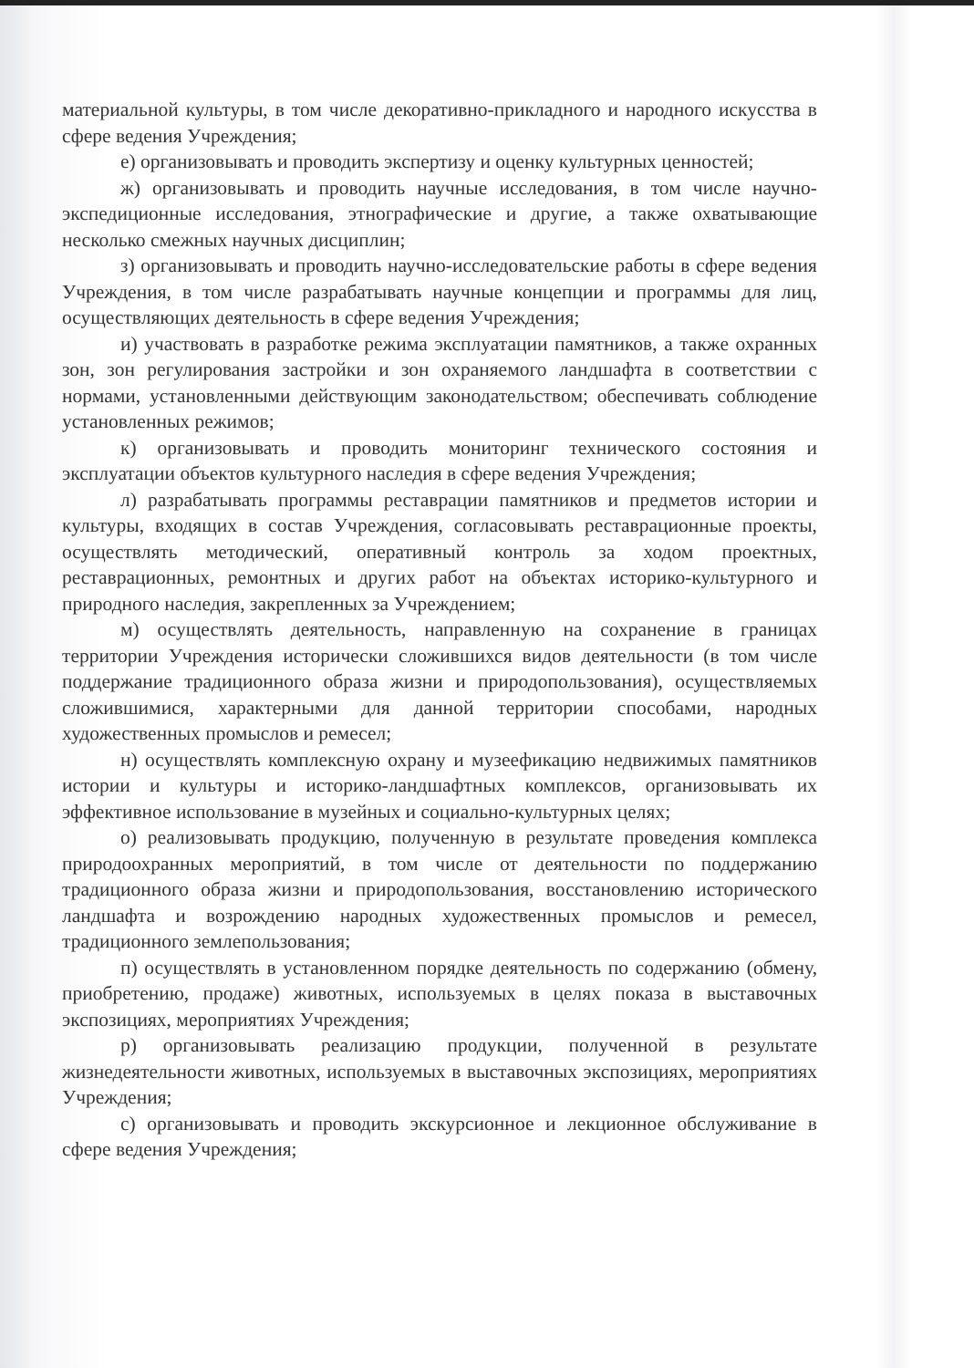материальной культуры, в том числе декоративно-прикладного и народного искусства в сфере ведения Учреждения;
е) организовывать и проводить экспертизу и оценку культурных ценностей;
ж) организовывать и проводить научные исследования, в том числе научно-экспедиционные исследования, этнографические и другие, а также охватывающие несколько смежных научных дисциплин;
з) организовывать и проводить научно-исследовательские работы в сфере ведения Учреждения, в том числе разрабатывать научные концепции и программы для лиц, осуществляющих деятельность в сфере ведения Учреждения;
и) участвовать в разработке режима эксплуатации памятников, а также охранных зон, зон регулирования застройки и зон охраняемого ландшафта в соответствии с нормами, установленными действующим законодательством; обеспечивать соблюдение установленных режимов;
к) организовывать и проводить мониторинг технического состояния и эксплуатации объектов культурного наследия в сфере ведения Учреждения;
л) разрабатывать программы реставрации памятников и предметов истории и культуры, входящих в состав Учреждения, согласовывать реставрационные проекты, осуществлять методический, оперативный контроль за ходом проектных, реставрационных, ремонтных и других работ на объектах историко-культурного и природного наследия, закрепленных за Учреждением;
м) осуществлять деятельность, направленную на сохранение в границах территории Учреждения исторически сложившихся видов деятельности (в том числе поддержание традиционного образа жизни и природопользования), осуществляемых сложившимися, характерными для данной территории способами, народных художественных промыслов и ремесел;
н) осуществлять комплексную охрану и музеефикацию недвижимых памятников истории и культуры и историко-ландшафтных комплексов, организовывать их эффективное использование в музейных и социально-культурных целях;
о) реализовывать продукцию, полученную в результате проведения комплекса природоохранных мероприятий, в том числе от деятельности по поддержанию традиционного образа жизни и природопользования, восстановлению исторического ландшафта и возрождению народных художественных промыслов и ремесел, традиционного землепользования;
п) осуществлять в установленном порядке деятельность по содержанию (обмену, приобретению, продаже) животных, используемых в целях показа в выставочных экспозициях, мероприятиях Учреждения;
р) организовывать реализацию продукции, полученной в результате жизнедеятельности животных, используемых в выставочных экспозициях, мероприятиях Учреждения;
с) организовывать и проводить экскурсионное и лекционное обслуживание в сфере ведения Учреждения;